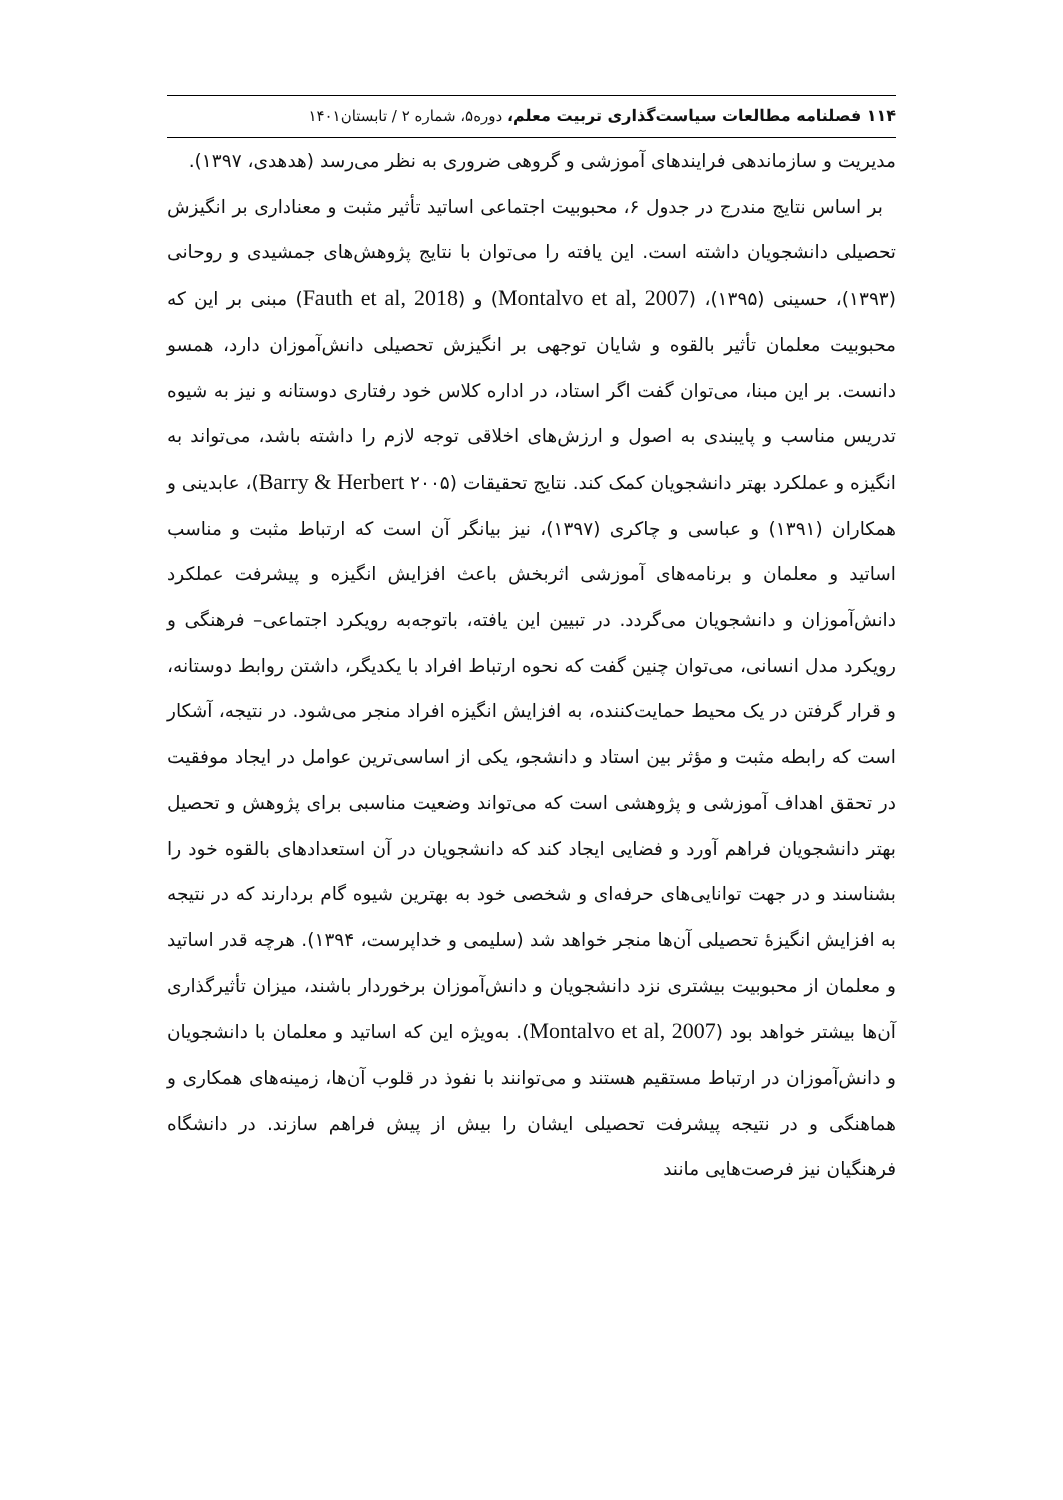۱۱۴ فصلنامه مطالعات سیاست‌گذاری تربیت معلم، دوره۵، شماره ۲ / تابستان۱۴۰۱
مدیریت و سازماندهی فرایندهای آموزشی و گروهی ضروری به نظر می‌رسد (هدهدی، ۱۳۹۷).
بر اساس نتایج مندرج در جدول ۶، محبوبیت اجتماعی اساتید تأثیر مثبت و معناداری بر انگیزش تحصیلی دانشجویان داشته است. این یافته را می‌توان با نتایج پژوهش‌های جمشیدی و روحانی (۱۳۹۳)، حسینی (۱۳۹۵)، (Montalvo et al, 2007) و (Fauth et al, 2018) مبنی بر این که محبوبیت معلمان تأثیر بالقوه و شایان توجهی بر انگیزش تحصیلی دانش‌آموزان دارد، همسو دانست. بر این مبنا، می‌توان گفت اگر استاد، در اداره کلاس خود رفتاری دوستانه و نیز به شیوه تدریس مناسب و پایبندی به اصول و ارزش‌های اخلاقی توجه لازم را داشته باشد، می‌تواند به انگیزه و عملکرد بهتر دانشجویان کمک کند. نتایج تحقیقات (Barry & Herbert ۲۰۰۵)، عابدینی و همکاران (۱۳۹۱) و عباسی و چاکری (۱۳۹۷)، نیز بیانگر آن است که ارتباط مثبت و مناسب اساتید و معلمان و برنامه‌های آموزشی اثربخش باعث افزایش انگیزه و پیشرفت عملکرد دانش‌آموزان و دانشجویان می‌گردد. در تبیین این یافته، باتوجه‌به رویکرد اجتماعی– فرهنگی و رویکرد مدل انسانی، می‌توان چنین گفت که نحوه ارتباط افراد با یکدیگر، داشتن روابط دوستانه، و قرار گرفتن در یک محیط حمایت‌کننده، به افزایش انگیزه افراد منجر می‌شود. در نتیجه، آشکار است که رابطه مثبت و مؤثر بین استاد و دانشجو، یکی از اساسی‌ترین عوامل در ایجاد موفقیت در تحقق اهداف آموزشی و پژوهشی است که می‌تواند وضعیت مناسبی برای پژوهش و تحصیل بهتر دانشجویان فراهم آورد و فضایی ایجاد کند که دانشجویان در آن استعدادهای بالقوه خود را بشناسند و در جهت توانایی‌های حرفه‌ای و شخصی خود به بهترین شیوه گام بردارند که در نتیجه به افزایش انگیزۀ تحصیلی آن‌ها منجر خواهد شد (سلیمی و خداپرست، ۱۳۹۴). هرچه قدر اساتید و معلمان از محبوبیت بیشتری نزد دانشجویان و دانش‌آموزان برخوردار باشند، میزان تأثیرگذاری آن‌ها بیشتر خواهد بود (Montalvo et al, 2007). به‌ویژه این که اساتید و معلمان با دانشجویان و دانش‌آموزان در ارتباط مستقیم هستند و می‌توانند با نفوذ در قلوب آن‌ها، زمینه‌های همکاری و هماهنگی و در نتیجه پیشرفت تحصیلی ایشان را بیش از پیش فراهم سازند. در دانشگاه فرهنگیان نیز فرصت‌هایی مانند